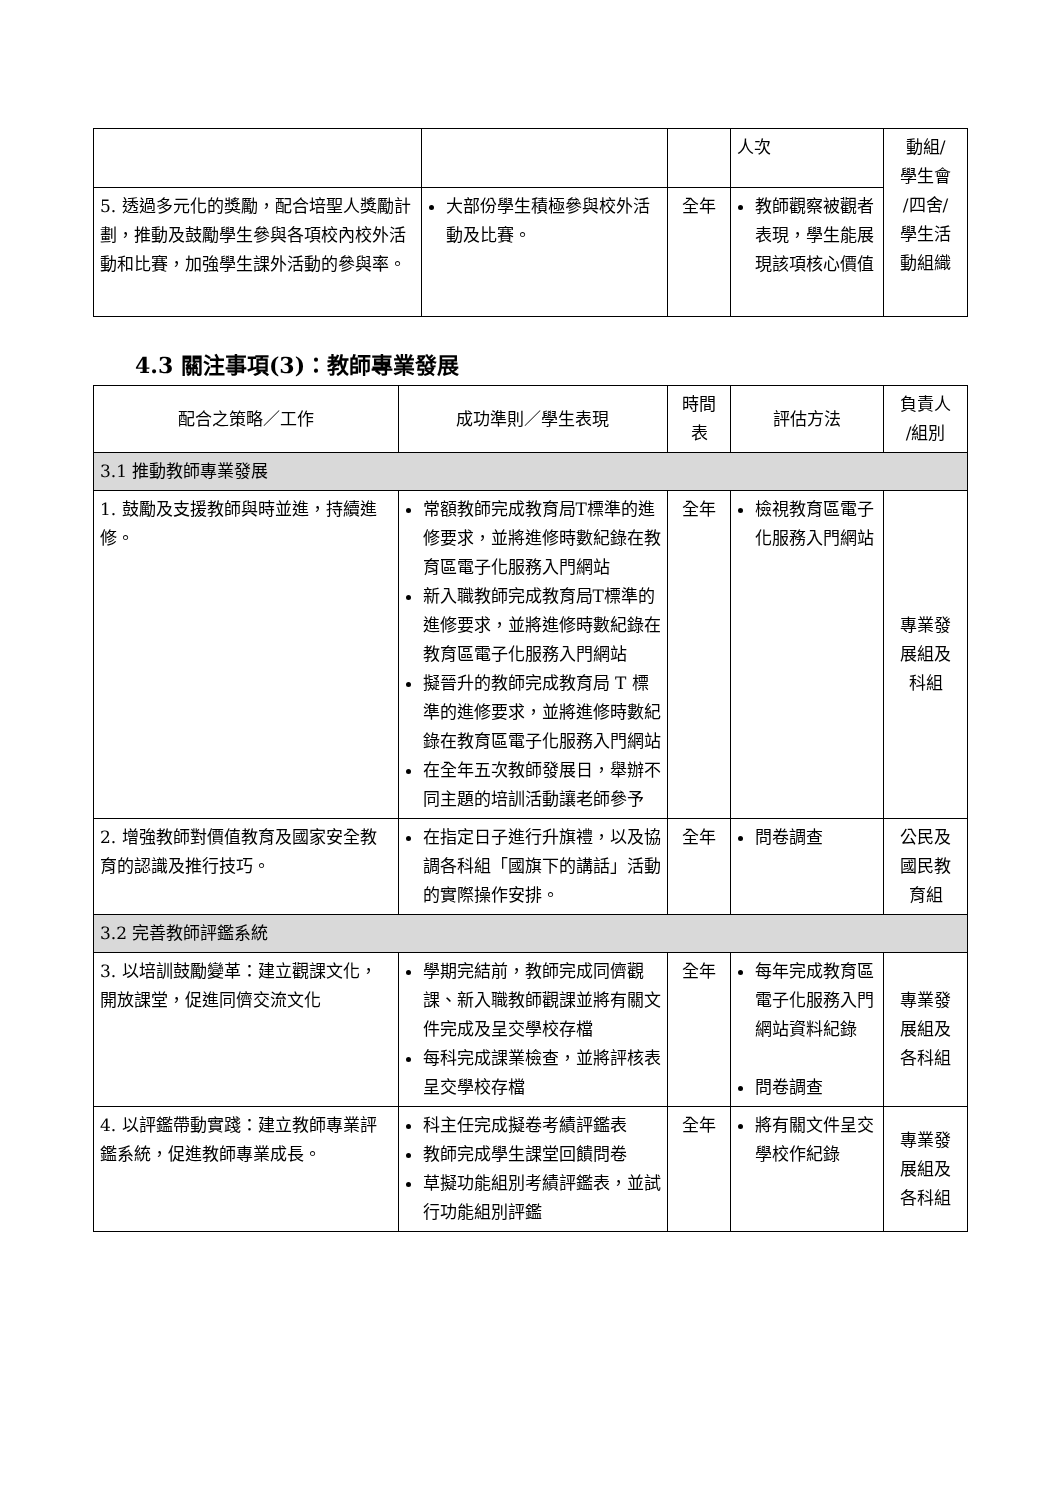| | | | 人次 | 動組/ 學生會 /四舍/ 學生活 動組織 |
| 5. 透過多元化的獎勵，配合培聖人獎勵計劃，推動及鼓勵學生參與各項校內校外活動和比賽，加強學生課外活動的參與率。 | 大部份學生積極參與校外活動及比賽。 | 全年 | 教師觀察被觀者表現，學生能展現該項核心價值 | |
4.3 關注事項(3)：教師專業發展
| 配合之策略／工作 | 成功準則／學生表現 | 時間 表 | 評估方法 | 負責人 /組別 |
| --- | --- | --- | --- | --- |
| 3.1 推動教師專業發展 | | | | |
| 1. 鼓勵及支援教師與時並進，持續進修。 | 常額教師完成教育局T標準的進修要求，並將進修時數紀錄在教育區電子化服務入門網站 新入職教師完成教育局T標準的進修要求，並將進修時數紀錄在教育區電子化服務入門網站 擬晉升的教師完成教育局 T 標準的進修要求，並將進修時數紀錄在教育區電子化服務入門網站 在全年五次教師發展日，舉辦不同主題的培訓活動讓老師參予 | 全年 | 檢視教育區電子化服務入門網站 | 專業發 展組及 科組 |
| 2. 增強教師對價值教育及國家安全教育的認識及推行技巧。 | 在指定日子進行升旗禮，以及協調各科組「國旗下的講話」活動的實際操作安排。 | 全年 | 問卷調查 | 公民及 國民教 育組 |
| 3.2 完善教師評鑑系統 | | | | |
| 3. 以培訓鼓勵變革：建立觀課文化，開放課堂，促進同儕交流文化 | 學期完結前，教師完成同儕觀課、新入職教師觀課並將有關文件完成及呈交學校存檔 每科完成課業檢查，並將評核表呈交學校存檔 | 全年 | 每年完成教育區電子化服務入門網站資料紀錄 問卷調查 | 專業發 展組及 各科組 |
| 4. 以評鑑帶動實踐：建立教師專業評鑑系統，促進教師專業成長。 | 科主任完成擬卷考績評鑑表 教師完成學生課堂回饋問卷 草擬功能組別考績評鑑表，並試行功能組別評鑑 | 全年 | 將有關文件呈交學校作紀錄 | 專業發 展組及 各科組 |